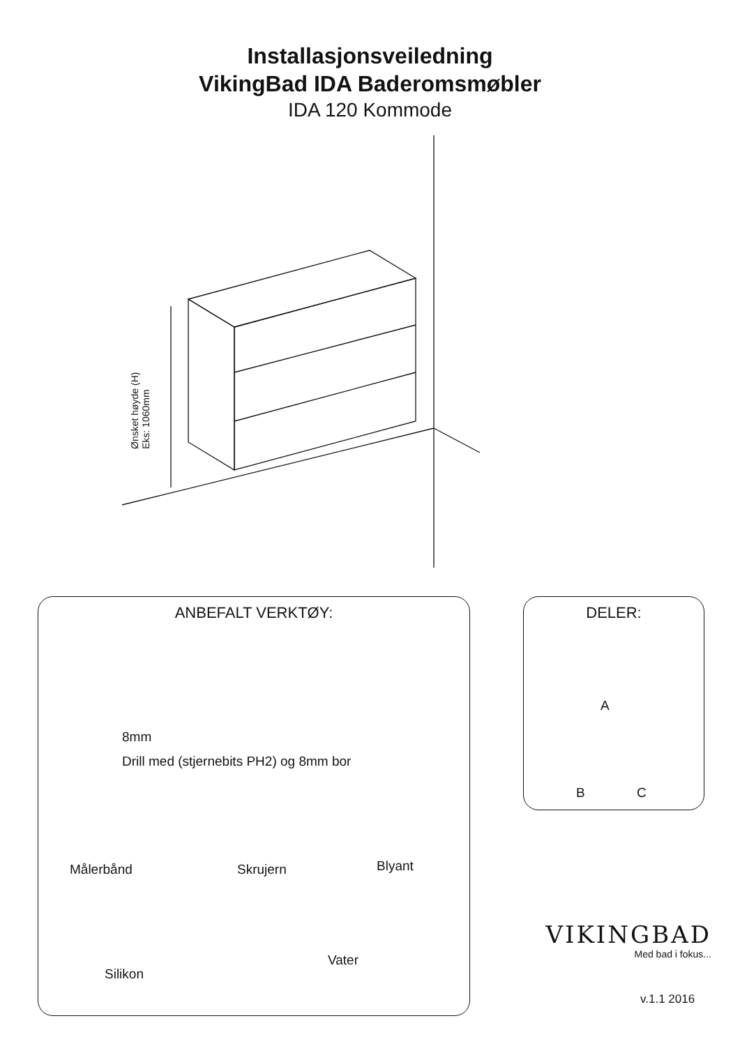Installasjonsveiledning
VikingBad IDA Baderomsmøbler
IDA 120 Kommode
Ønsket høyde (H)
Eks: 1060mm
ANBEFALT VERKTØY:
8mm
Drill med (stjernebits PH2) og 8mm bor
Målerbånd Skrujern Blyant
Silikon
Vater
DELER:
A
B C
VIKINGBAD
Med bad i fokus...
v.1.1 2016